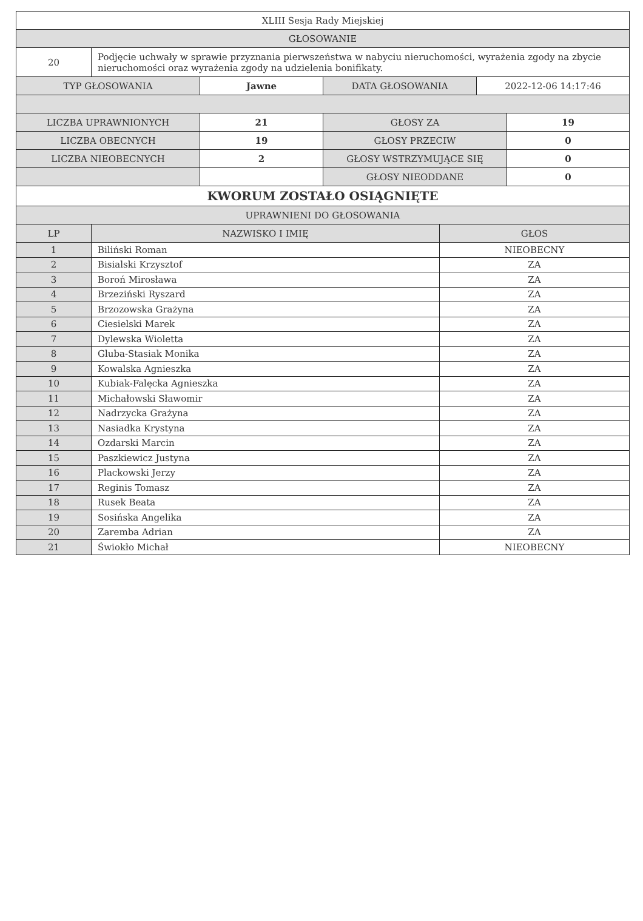| XLIII Sesja Rady Miejskiej | |
| GŁOSOWANIE | |
| 20 | Podjęcie uchwały w sprawie przyznania pierwszeństwa w nabyciu nieruchomości, wyrażenia zgody na zbycie nieruchomości oraz wyrażenia zgody na udzielenia bonifikaty. |
| TYP GŁOSOWANIA | Jawne | DATA GŁOSOWANIA | 2022-12-06 14:17:46 |
| LICZBA UPRAWNIONYCH | 21 | GŁOSY ZA | 19 |
| LICZBA OBECNYCH | 19 | GŁOSY PRZECIW | 0 |
| LICZBA NIEOBECNYCH | 2 | GŁOSY WSTRZYMUJĄCE SIĘ | 0 |
| | | GŁOSY NIEODDANE | 0 |
| KWORUM ZOSTAŁO OSIĄGNIĘTE | | | |
| UPRAWNIENI DO GŁOSOWANIA | | | |
| LP | NAZWISKO I IMIĘ | GŁOS |
| --- | --- | --- |
| 1 | Biliński Roman | NIEOBECNY |
| 2 | Bisialski Krzysztof | ZA |
| 3 | Boroń Mirosława | ZA |
| 4 | Brzeziński Ryszard | ZA |
| 5 | Brzozowska Grażyna | ZA |
| 6 | Ciesielski Marek | ZA |
| 7 | Dylewska Wioletta | ZA |
| 8 | Gluba-Stasiak Monika | ZA |
| 9 | Kowalska Agnieszka | ZA |
| 10 | Kubiak-Falęcka Agnieszka | ZA |
| 11 | Michałowski Sławomir | ZA |
| 12 | Nadrzycka Grażyna | ZA |
| 13 | Nasiadka Krystyna | ZA |
| 14 | Ozdarski Marcin | ZA |
| 15 | Paszkiewicz Justyna | ZA |
| 16 | Plackowski Jerzy | ZA |
| 17 | Reginis Tomasz | ZA |
| 18 | Rusek Beata | ZA |
| 19 | Sosińska Angelika | ZA |
| 20 | Zaremba Adrian | ZA |
| 21 | Świokło Michał | NIEOBECNY |